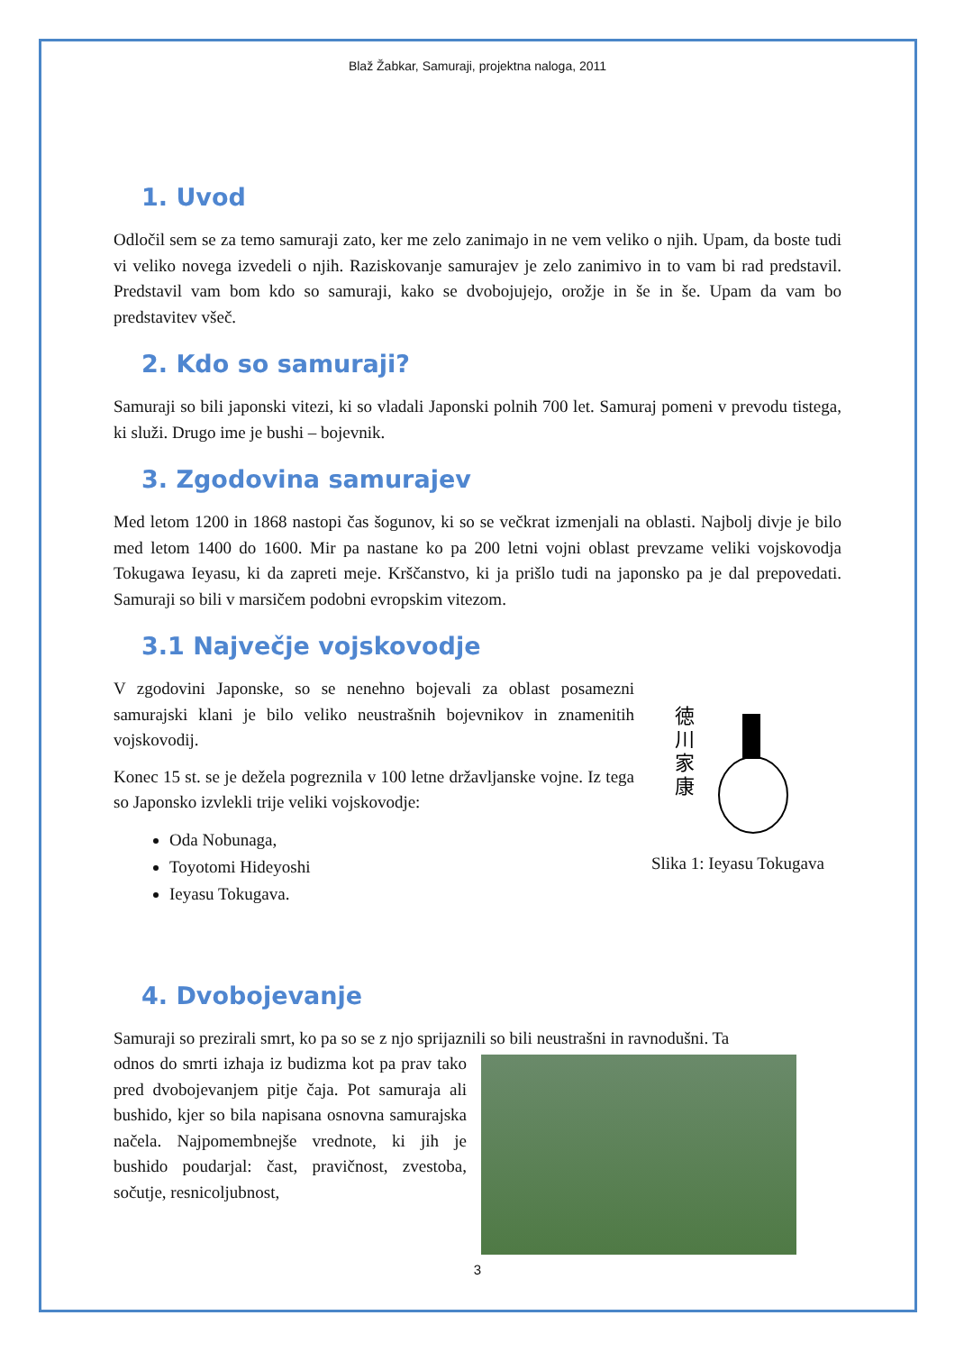Blaž Žabkar, Samuraji, projektna naloga, 2011
1. Uvod
Odločil sem se za temo samuraji zato, ker me zelo zanimajo in ne vem veliko o njih. Upam, da boste tudi vi veliko novega izvedeli o njih. Raziskovanje samurajev je zelo zanimivo in to vam bi rad predstavil. Predstavil vam bom kdo so samuraji, kako se dvobojujejo, orožje in še in še. Upam da vam bo predstavitev všeč.
2. Kdo so samuraji?
Samuraji so bili japonski vitezi, ki so vladali Japonski polnih 700 let. Samuraj pomeni v prevodu tistega, ki služi. Drugo ime je bushi – bojevnik.
3. Zgodovina samurajev
Med letom 1200 in 1868 nastopi čas šogunov, ki so se večkrat izmenjali na oblasti. Najbolj divje je bilo med letom 1400 do 1600. Mir pa nastane ko pa 200 letni vojni oblast prevzame veliki vojskovodja Tokugawa Ieyasu, ki da zapreti meje. Krščanstvo, ki ja prišlo tudi na japonsko pa je dal prepovedati. Samuraji so bili v marsičem podobni evropskim vitezom.
3.1 Največje vojskovodje
徳
川
家
康
Slika 1: Ieyasu Tokugava
V zgodovini Japonske, so se nenehno bojevali za oblast posamezni samurajski klani je bilo veliko neustrašnih bojevnikov in znamenitih vojskovodij.
Konec 15 st. se je dežela pogreznila v 100 letne državljanske vojne. Iz tega so Japonsko izvlekli trije veliki vojskovodje:
Oda Nobunaga,
Toyotomi Hideyoshi
Ieyasu Tokugava.
4. Dvobojevanje
Samuraji so prezirali smrt, ko pa so se z njo sprijaznili so bili neustrašni in ravnodušni. Ta
odnos do smrti izhaja iz budizma kot pa prav tako pred dvobojevanjem pitje čaja. Pot samuraja ali bushido, kjer so bila napisana osnovna samurajska načela. Najpomembnejše vrednote, ki jih je bushido poudarjal: čast, pravičnost, zvestoba, sočutje, resnicoljubnost,
3